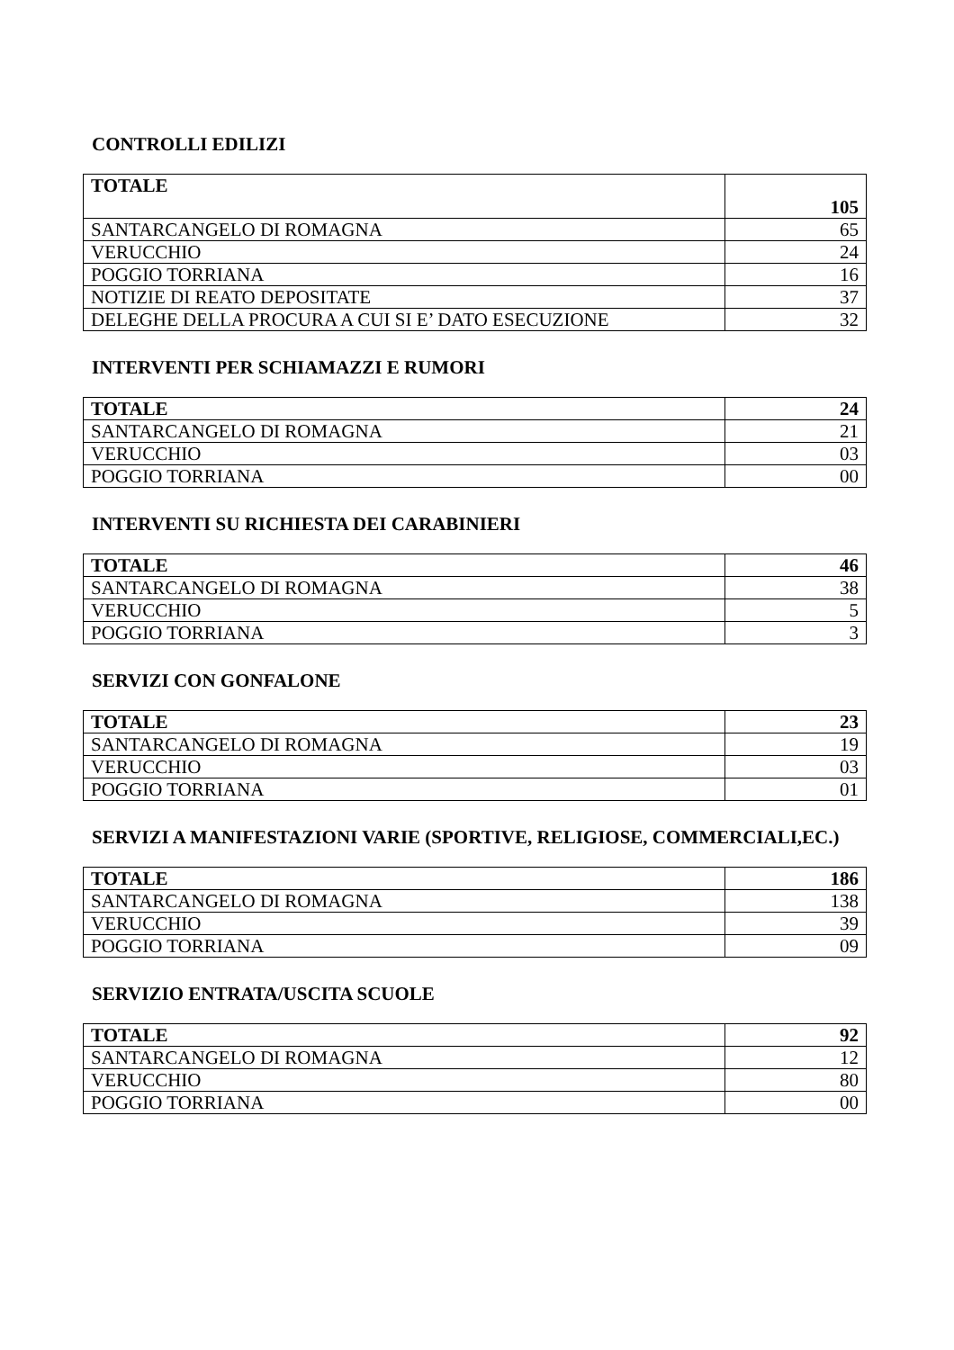CONTROLLI EDILIZI
| TOTALE | 105 |
| SANTARCANGELO DI ROMAGNA | 65 |
| VERUCCHIO | 24 |
| POGGIO TORRIANA | 16 |
| NOTIZIE DI REATO DEPOSITATE | 37 |
| DELEGHE DELLA PROCURA A CUI SI E’ DATO ESECUZIONE | 32 |
INTERVENTI PER SCHIAMAZZI E RUMORI
| TOTALE | 24 |
| SANTARCANGELO DI ROMAGNA | 21 |
| VERUCCHIO | 03 |
| POGGIO TORRIANA | 00 |
INTERVENTI SU RICHIESTA DEI CARABINIERI
| TOTALE | 46 |
| SANTARCANGELO DI ROMAGNA | 38 |
| VERUCCHIO | 5 |
| POGGIO TORRIANA | 3 |
SERVIZI CON GONFALONE
| TOTALE | 23 |
| SANTARCANGELO DI ROMAGNA | 19 |
| VERUCCHIO | 03 |
| POGGIO TORRIANA | 01 |
SERVIZI A MANIFESTAZIONI VARIE (SPORTIVE, RELIGIOSE, COMMERCIALI,EC.)
| TOTALE | 186 |
| SANTARCANGELO DI ROMAGNA | 138 |
| VERUCCHIO | 39 |
| POGGIO TORRIANA | 09 |
SERVIZIO ENTRATA/USCITA SCUOLE
| TOTALE | 92 |
| SANTARCANGELO DI ROMAGNA | 12 |
| VERUCCHIO | 80 |
| POGGIO TORRIANA | 00 |